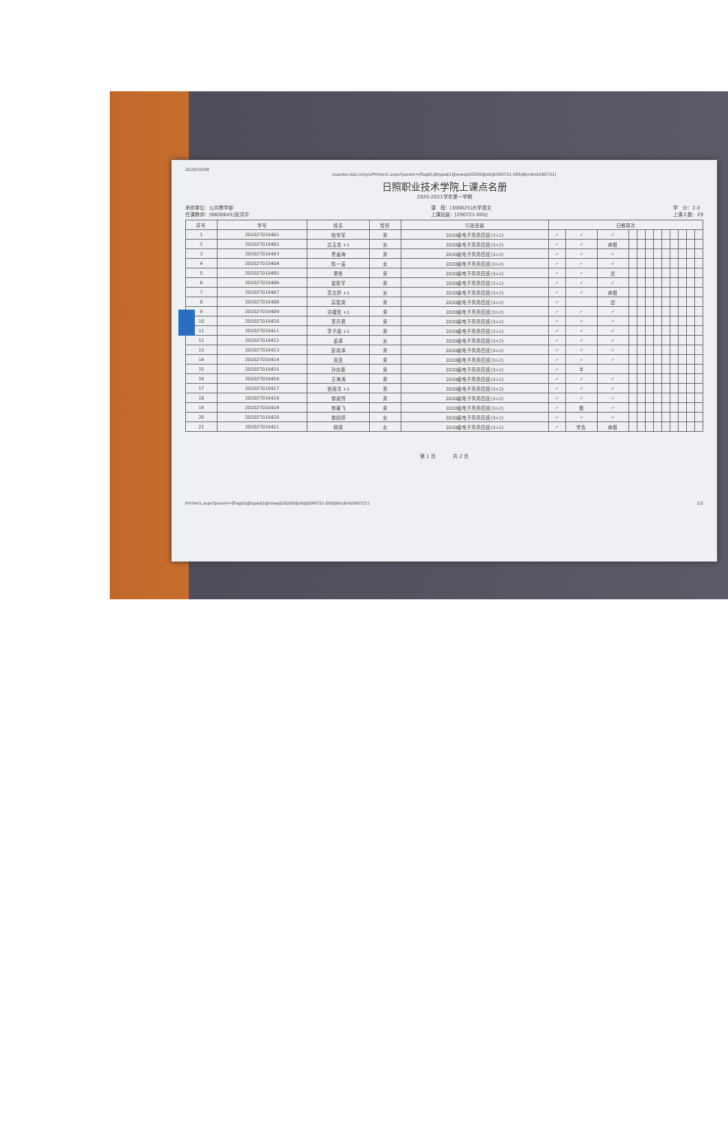2020/10/08
xuanke.rzpt.cn/sys/Printer1.aspx?param=[flag$1@type$1@xneq$20200@sktj$290721-005@kcdm$290721]
日照职业技术学院上课点名册
2020-2021学年第一学期
承担单位：公共教学部
任课教师：[6600645]张洪宇
课　程：[300625]大学语文
上课班级：[290721-005]
学　分：2.0
上课人数：29
| 序号 | 学号 | 姓名 | 性别 | 行政班级 | 日期周次 | | | | | | | | | | | |
| --- | --- | --- | --- | --- | --- | --- | --- | --- | --- | --- | --- | --- | --- | --- | --- | --- |
| 1 | 202027010401 | 柏传军 | 男 | 2020级电子商务四班(3+2) | ✓ | ✓ | ✓ | | | | | | | | | |
| 2 | 202027010402 | 边玉杏 +1 | 女 | 2020级电子商务四班(3+2) | ✓ | ✓ | 病假 | | | | | | | | | |
| 3 | 202027010403 | 曹庙海 | 男 | 2020级电子商务四班(3+2) | ✓ | ✓ | ✓ | | | | | | | | | |
| 4 | 202027010404 | 陈一诺 | 女 | 2020级电子商务四班(3+2) | ✓ | ✓ | ✓ | | | | | | | | | |
| 5 | 202027010405 | 董栋 | 男 | 2020级电子商务四班(3+2) | ✓ | ✓ | 迟 | | | | | | | | | |
| 6 | 202027010406 | 窦新宇 | 男 | 2020级电子商务四班(3+2) | ✓ | ✓ | ✓ | | | | | | | | | |
| 7 | 202027010407 | 范文婷 +1 | 女 | 2020级电子商务四班(3+2) | ✓ | ✓ | 病假 | | | | | | | | | |
| 8 | 202027010408 | 高智昊 | 男 | 2020级电子商务四班(3+2) | ✓ | | 迟 | | | | | | | | | |
| 9 | 202027010409 | 洪福哲 +1 | 男 | 2020级电子商务四班(3+2) | ✓ | ✓ | ✓ | | | | | | | | | |
| 10 | 202027010410 | 李开君 | 男 | 2020级电子商务四班(3+2) | ✓ | ✓ | ✓ | | | | | | | | | |
| 11 | 202027010411 | 李子函 +1 | 男 | 2020级电子商务四班(3+2) | ✓ | ✓ | ✓ | | | | | | | | | |
| 12 | 202027010412 | 孟德 | 女 | 2020级电子商务四班(3+2) | ✓ | ✓ | ✓ | | | | | | | | | |
| 13 | 202027010413 | 彭雨泽 | 男 | 2020级电子商务四班(3+2) | ✓ | ✓ | ✓ | | | | | | | | | |
| 14 | 202027010414 | 张连 | 男 | 2020级电子商务四班(3+2) | ✓ | ✓ | ✓ | | | | | | | | | |
| 15 | 202027010415 | 孙庆振 | 男 | 2020级电子商务四班(3+2) | ✓ | 半 | | | | | | | | | | |
| 16 | 202027010416 | 王海涛 | 男 | 2020级电子商务四班(3+2) | ✓ | ✓ | ✓ | | | | | | | | | |
| 17 | 202027010417 | 信雨洋 +1 | 男 | 2020级电子商务四班(3+2) | ✓ | ✓ | ✓ | | | | | | | | | |
| 18 | 202027010418 | 徐晟然 | 男 | 2020级电子商务四班(3+2) | ✓ | ✓ | ✓ | | | | | | | | | |
| 19 | 202027010419 | 徐瑜飞 | 男 | 2020级电子商务四班(3+2) | ✓ | 假 | ✓ | | | | | | | | | |
| 20 | 202027010420 | 徐婧婷 | 女 | 2020级电子商务四班(3+2) | ✓ | ✓ | ✓ | | | | | | | | | |
| 21 | 202027010421 | 杨硕 | 女 | 2020级电子商务四班(3+2) | ✓ | 学会 | 病假 | | | | | | | | | |
第 1 页 　　　 共 2 页
Printer1.aspx?param=[flag$1@type$1@xneq$20200@sktj$290721-005@kcdm$290721]
1/2